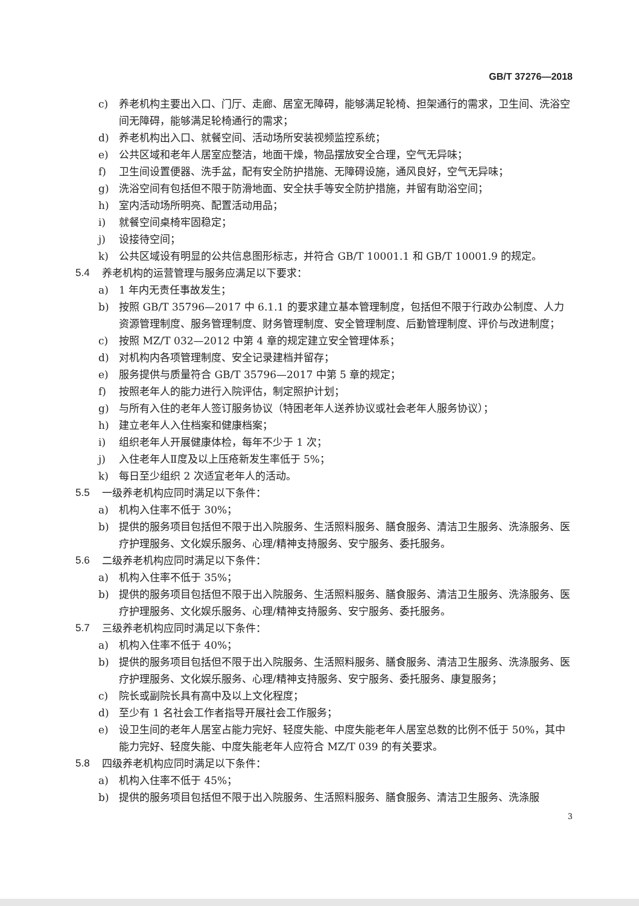GB/T 37276—2018
c) 养老机构主要出入口、门厅、走廊、居室无障碍，能够满足轮椅、担架通行的需求，卫生间、洗浴空间无障碍，能够满足轮椅通行的需求；
d) 养老机构出入口、就餐空间、活动场所安装视频监控系统；
e) 公共区域和老年人居室应整洁，地面干燥，物品摆放安全合理，空气无异味；
f) 卫生间设置便器、洗手盆，配有安全防护措施、无障碍设施，通风良好，空气无异味；
g) 洗浴空间有包括但不限于防滑地面、安全扶手等安全防护措施，并留有助浴空间；
h) 室内活动场所明亮、配置活动用品；
i) 就餐空间桌椅牢固稳定；
j) 设接待空间；
k) 公共区域设有明显的公共信息图形标志，并符合 GB/T 10001.1 和 GB/T 10001.9 的规定。
5.4 养老机构的运营管理与服务应满足以下要求：
a) 1 年内无责任事故发生；
b) 按照 GB/T 35796—2017 中 6.1.1 的要求建立基本管理制度，包括但不限于行政办公制度、人力资源管理制度、服务管理制度、财务管理制度、安全管理制度、后勤管理制度、评价与改进制度；
c) 按照 MZ/T 032—2012 中第 4 章的规定建立安全管理体系；
d) 对机构内各项管理制度、安全记录建档并留存；
e) 服务提供与质量符合 GB/T 35796—2017 中第 5 章的规定；
f) 按照老年人的能力进行入院评估，制定照护计划；
g) 与所有入住的老年人签订服务协议（特困老年人送养协议或社会老年人服务协议）；
h) 建立老年人入住档案和健康档案；
i) 组织老年人开展健康体检，每年不少于 1 次；
j) 入住老年人Ⅱ度及以上压疮新发生率低于 5%；
k) 每日至少组织 2 次适宜老年人的活动。
5.5 一级养老机构应同时满足以下条件：
a) 机构入住率不低于 30%；
b) 提供的服务项目包括但不限于出入院服务、生活照料服务、膳食服务、清洁卫生服务、洗涤服务、医疗护理服务、文化娱乐服务、心理/精神支持服务、安宁服务、委托服务。
5.6 二级养老机构应同时满足以下条件：
a) 机构入住率不低于 35%；
b) 提供的服务项目包括但不限于出入院服务、生活照料服务、膳食服务、清洁卫生服务、洗涤服务、医疗护理服务、文化娱乐服务、心理/精神支持服务、安宁服务、委托服务。
5.7 三级养老机构应同时满足以下条件：
a) 机构入住率不低于 40%；
b) 提供的服务项目包括但不限于出入院服务、生活照料服务、膳食服务、清洁卫生服务、洗涤服务、医疗护理服务、文化娱乐服务、心理/精神支持服务、安宁服务、委托服务、康复服务；
c) 院长或副院长具有高中及以上文化程度；
d) 至少有 1 名社会工作者指导开展社会工作服务；
e) 设卫生间的老年人居室占能力完好、轻度失能、中度失能老年人居室总数的比例不低于 50%，其中能力完好、轻度失能、中度失能老年人应符合 MZ/T 039 的有关要求。
5.8 四级养老机构应同时满足以下条件：
a) 机构入住率不低于 45%；
b) 提供的服务项目包括但不限于出入院服务、生活照料服务、膳食服务、清洁卫生服务、洗涤服
3